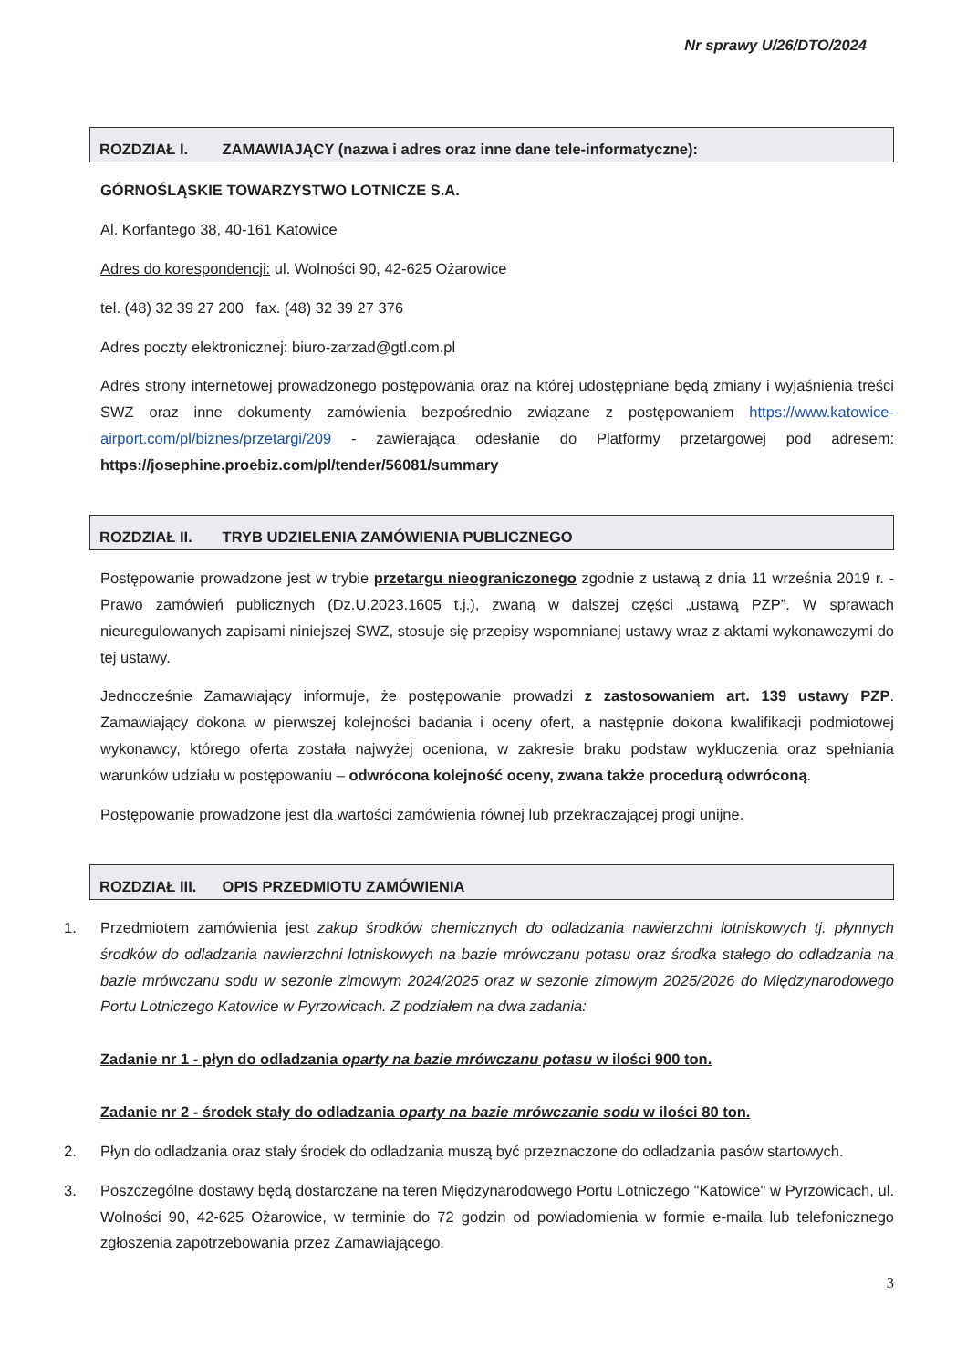Nr sprawy U/26/DTO/2024
ROZDZIAŁ I. ZAMAWIAJĄCY (nazwa i adres oraz inne dane tele-informatyczne):
GÓRNOŚLĄSKIE TOWARZYSTWO LOTNICZE S.A.
Al. Korfantego 38, 40-161 Katowice
Adres do korespondencji: ul. Wolności 90, 42-625 Ożarowice
tel. (48) 32 39 27 200 fax. (48) 32 39 27 376
Adres poczty elektronicznej: biuro-zarzad@gtl.com.pl
Adres strony internetowej prowadzonego postępowania oraz na której udostępniane będą zmiany i wyjaśnienia treści SWZ oraz inne dokumenty zamówienia bezpośrednio związane z postępowaniem https://www.katowice-airport.com/pl/biznes/przetargi/209 - zawierająca odesłanie do Platformy przetargowej pod adresem: https://josephine.proebiz.com/pl/tender/56081/summary
ROZDZIAŁ II. TRYB UDZIELENIA ZAMÓWIENIA PUBLICZNEGO
Postępowanie prowadzone jest w trybie przetargu nieograniczonego zgodnie z ustawą z dnia 11 września 2019 r. - Prawo zamówień publicznych (Dz.U.2023.1605 t.j.), zwaną w dalszej części „ustawą PZP”. W sprawach nieuregulowanych zapisami niniejszej SWZ, stosuje się przepisy wspomnianej ustawy wraz z aktami wykonawczymi do tej ustawy.
Jednocześnie Zamawiający informuje, że postępowanie prowadzi z zastosowaniem art. 139 ustawy PZP. Zamawiający dokona w pierwszej kolejności badania i oceny ofert, a następnie dokona kwalifikacji podmiotowej wykonawcy, którego oferta została najwyżej oceniona, w zakresie braku podstaw wykluczenia oraz spełniania warunków udziału w postępowaniu – odwrócona kolejność oceny, zwana także procedurą odwróconą.
Postępowanie prowadzone jest dla wartości zamówienia równej lub przekraczającej progi unijne.
ROZDZIAŁ III. OPIS PRZEDMIOTU ZAMÓWIENIA
1. Przedmiotem zamówienia jest zakup środków chemicznych do odladzania nawierzchni lotniskowych tj. płynnych środków do odladzania nawierzchni lotniskowych na bazie mrówczanu potasu oraz środka stałego do odladzania na bazie mrówczanu sodu w sezonie zimowym 2024/2025 oraz w sezonie zimowym 2025/2026 do Międzynarodowego Portu Lotniczego Katowice w Pyrzowicach. Z podziałem na dwa zadania:
Zadanie nr 1 - płyn do odladzania oparty na bazie mrówczanu potasu w ilości 900 ton.
Zadanie nr 2 - środek stały do odladzania oparty na bazie mrówczanie sodu w ilości 80 ton.
2. Płyn do odladzania oraz stały środek do odladzania muszą być przeznaczone do odladzania pasów startowych.
3. Poszczególne dostawy będą dostarczane na teren Międzynarodowego Portu Lotniczego "Katowice" w Pyrzowicach, ul. Wolności 90, 42-625 Ożarowice, w terminie do 72 godzin od powiadomienia w formie e-maila lub telefonicznego zgłoszenia zapotrzebowania przez Zamawiającego.
3